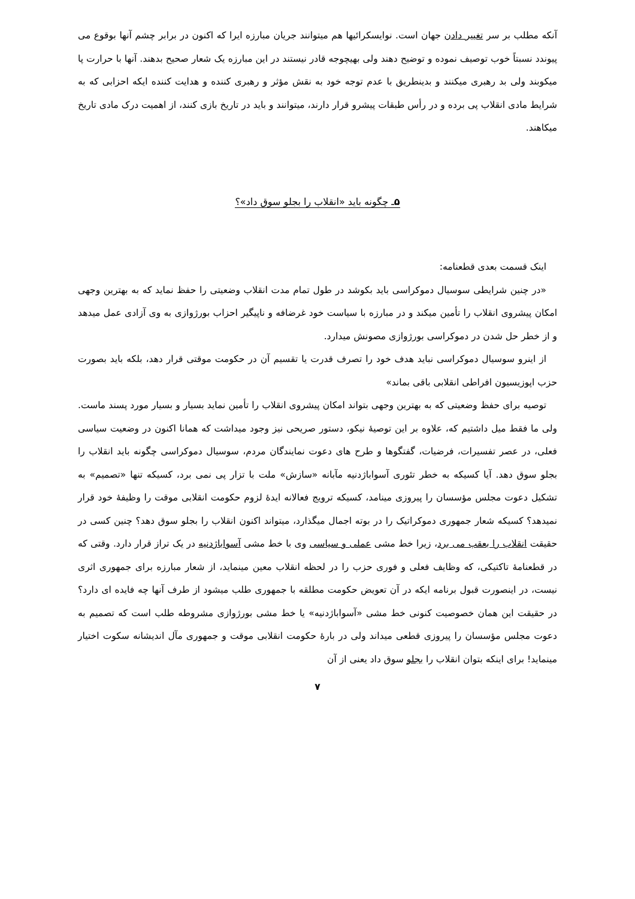آنکه مطلب بر سر تغییر دادن جهان است. نوایسکرائیها هم میتوانند جریان مبارزه ایرا که اکنون در برابر چشم آنها بوقوع می پیوندد نسبتاً خوب توصیف نموده و توضیح دهند ولی بهیچوجه قادر نیستند در این مبارزه یک شعار صحیح بدهند. آنها با حرارت پا میکوبند ولی بد رهبری میکنند و بدینطریق با عدم توجه خود به نقش مؤثر و رهبری کننده و هدایت کننده ایکه احزابی که به شرایط مادی انقلاب پی برده و در رأس طبقات پیشرو قرار دارند، میتوانند و باید در تاریخ بازی کنند، از اهمیت درک مادی تاریخ میکاهند.
۵ـ چگونه باید «انقلاب را بجلو سوق داد»؟
اینک قسمت بعدی قطعنامه:
«در چنین شرایطی سوسیال دموکراسی باید بکوشد در طول تمام مدت انقلاب وضعیتی را حفظ نماید که به بهترین وجهی امکان پیشروی انقلاب را تأمین میکند و در مبارزه با سیاست خود غرضافه و ناپیگیر احزاب بورژوازی به وی آزادی عمل میدهد و از خطر حل شدن در دموکراسی بورژوازی مصونش میدارد.
از اینرو سوسیال دموکراسی نباید هدف خود را تصرف قدرت یا تقسیم آن در حکومت موقتی قرار دهد، بلکه باید بصورت حزب اپوزیسیون افراطی انقلابی باقی بماند»
توصیه برای حفظ وضعیتی که به بهترین وجهی بتواند امکان پیشروی انقلاب را تأمین نماید بسیار و بسیار مورد پسند ماست. ولی ما فقط میل داشتیم که، علاوه بر این توصیهٔ نیکو، دستور صریحی نیز وجود میداشت که همانا اکنون در وضعیت سیاسی فعلی، در عصر تفسیرات، فرضیات، گفتگوها و طرح های دعوت نمایندگان مردم، سوسیال دموکراسی چگونه باید انقلاب را بجلو سوق دهد. آیا کسیکه به خطر تئوری آسواباژدنیه مآبانه «سازش» ملت با تزار پی نمی برد، کسیکه تنها «تصمیم» به تشکیل دعوت مجلس مؤسسان را پیروزی مینامد، کسیکه ترویج فعالانه ایدهٔ لزوم حکومت انقلابی موقت را وظیفهٔ خود قرار نمیدهد؟ کسیکه شعار جمهوری دموکراتیک را در بوته اجمال میگذارد، میتواند اکنون انقلاب را بجلو سوق دهد؟ چنین کسی در حقیقت انقلاب را بعقب می برد، زیرا خط مشی عملی و سیاسی وی با خط مشی آسواباژدنیه در یک تراز قرار دارد. وقتی که در قطعنامهٔ تاکتیکی، که وظایف فعلی و فوری حزب را در لحظه انقلاب معین مینماید، از شعار مبارزه برای جمهوری اثری نیست، در اینصورت قبول برنامه ایکه در آن تعویض حکومت مطلقه با جمهوری طلب میشود از طرف آنها چه فایده ای دارد؟ در حقیقت این همان خصوصیت کنونی خط مشی «آسواباژدنیه» یا خط مشی بورژوازی مشروطه طلب است که تصمیم به دعوت مجلس مؤسسان را پیروزی قطعی میداند ولی در بارهٔ حکومت انقلابی موقت و جمهوری مآل اندیشانه سکوت اختیار مینماید! برای اینکه بتوان انقلاب را بجلو سوق داد یعنی از آن
۷